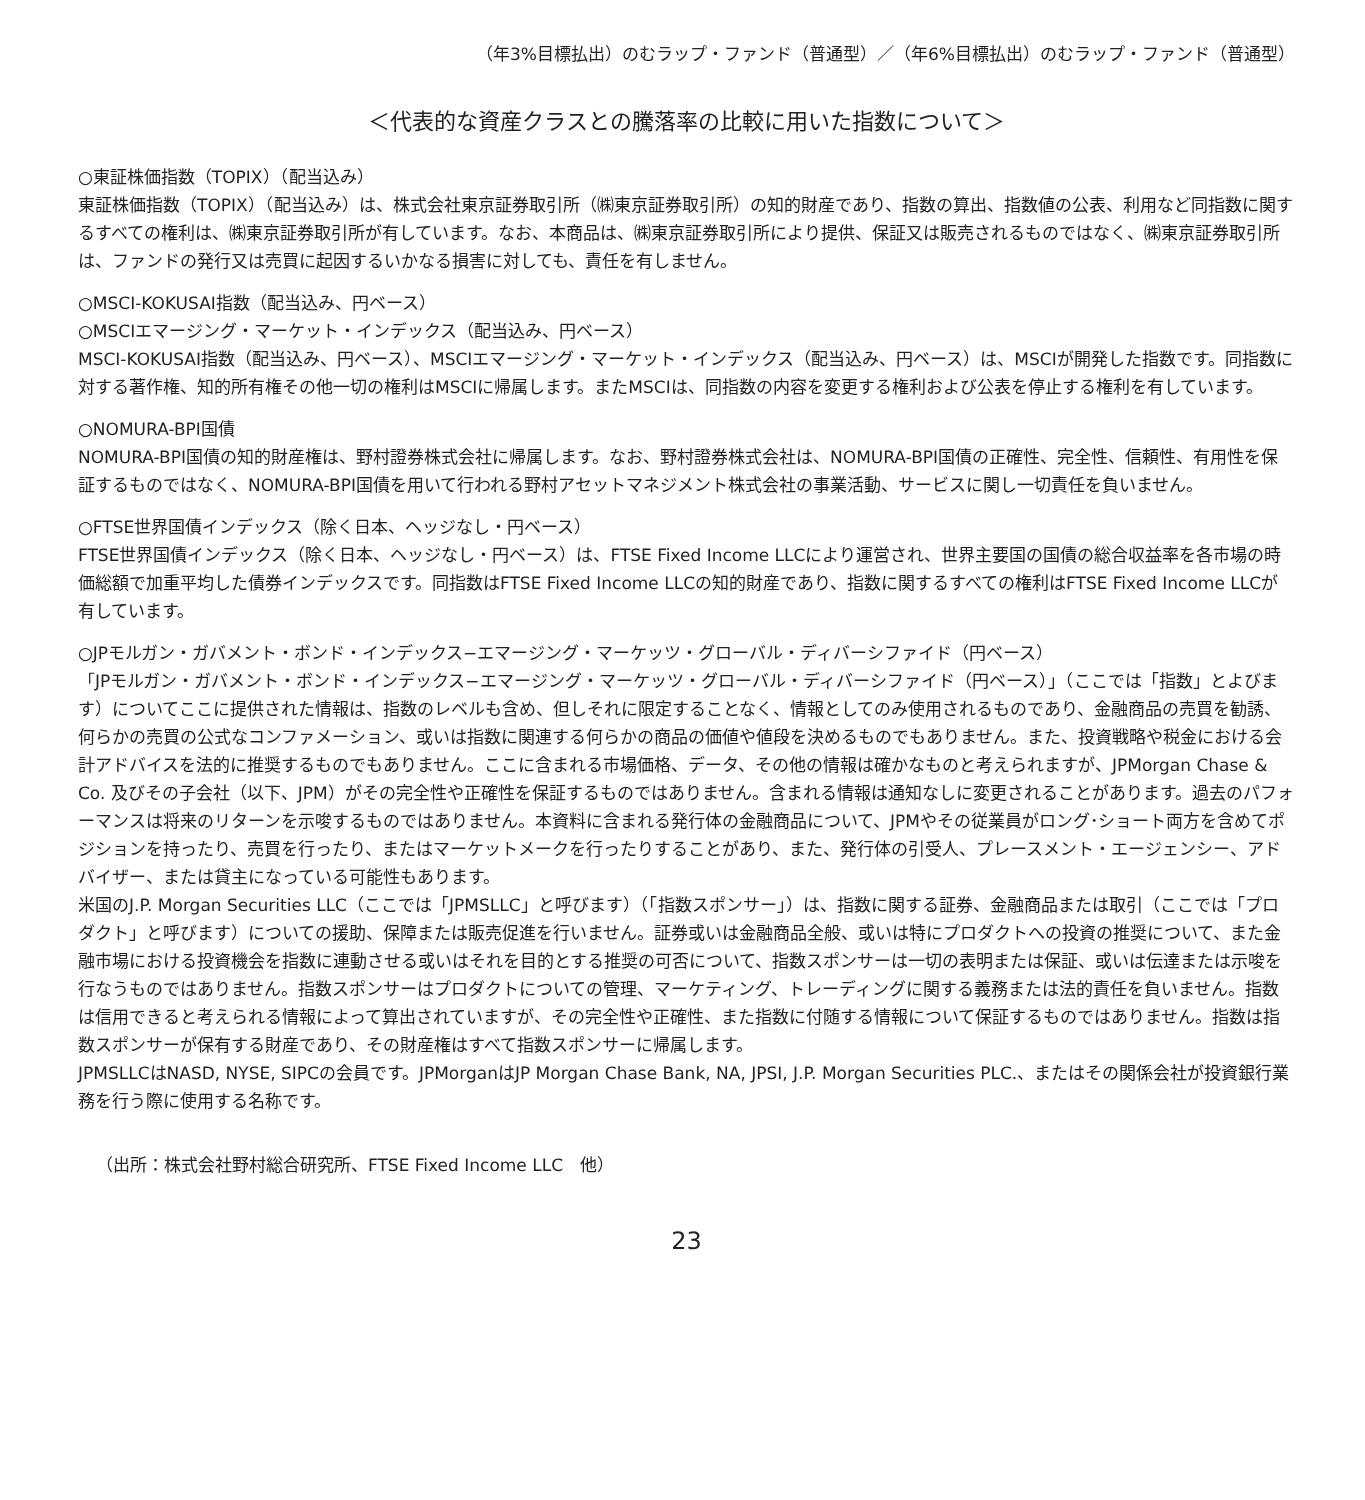（年3%目標払出）のむラップ・ファンド（普通型）／（年6%目標払出）のむラップ・ファンド（普通型）
＜代表的な資産クラスとの騰落率の比較に用いた指数について＞
○東証株価指数（TOPIX）（配当込み）
東証株価指数（TOPIX）（配当込み）は、株式会社東京証券取引所（㈱東京証券取引所）の知的財産であり、指数の算出、指数値の公表、利用など同指数に関するすべての権利は、㈱東京証券取引所が有しています。なお、本商品は、㈱東京証券取引所により提供、保証又は販売されるものではなく、㈱東京証券取引所は、ファンドの発行又は売買に起因するいかなる損害に対しても、責任を有しません。
○MSCI-KOKUSAI指数（配当込み、円ベース）
○MSCIエマージング・マーケット・インデックス（配当込み、円ベース）
MSCI-KOKUSAI指数（配当込み、円ベース）、MSCIエマージング・マーケット・インデックス（配当込み、円ベース）は、MSCIが開発した指数です。同指数に対する著作権、知的所有権その他一切の権利はMSCIに帰属します。またMSCIは、同指数の内容を変更する権利および公表を停止する権利を有しています。
○NOMURA-BPI国債
NOMURA-BPI国債の知的財産権は、野村證券株式会社に帰属します。なお、野村證券株式会社は、NOMURA-BPI国債の正確性、完全性、信頼性、有用性を保証するものではなく、NOMURA-BPI国債を用いて行われる野村アセットマネジメント株式会社の事業活動、サービスに関し一切責任を負いません。
○FTSE世界国債インデックス（除く日本、ヘッジなし・円ベース）
FTSE世界国債インデックス（除く日本、ヘッジなし・円ベース）は、FTSE Fixed Income LLCにより運営され、世界主要国の国債の総合収益率を各市場の時価総額で加重平均した債券インデックスです。同指数はFTSE Fixed Income LLCの知的財産であり、指数に関するすべての権利はFTSE Fixed Income LLCが有しています。
○JPモルガン・ガバメント・ボンド・インデックス−エマージング・マーケッツ・グローバル・ディバーシファイド（円ベース）
「JPモルガン・ガバメント・ボンド・インデックス−エマージング・マーケッツ・グローバル・ディバーシファイド（円ベース）」（ここでは「指数」とよびます）についてここに提供された情報は、指数のレベルも含め、但しそれに限定することなく、情報としてのみ使用されるものであり、金融商品の売買を勧誘、何らかの売買の公式なコンファメーション、或いは指数に関連する何らかの商品の価値や値段を決めるものでもありません。また、投資戦略や税金における会計アドバイスを法的に推奨するものでもありません。ここに含まれる市場価格、データ、その他の情報は確かなものと考えられますが、JPMorgan Chase & Co. 及びその子会社（以下、JPM）がその完全性や正確性を保証するものではありません。含まれる情報は通知なしに変更されることがあります。過去のパフォーマンスは将来のリターンを示唆するものではありません。本資料に含まれる発行体の金融商品について、JPMやその従業員がロング･ショート両方を含めてポジションを持ったり、売買を行ったり、またはマーケットメークを行ったりすることがあり、また、発行体の引受人、プレースメント・エージェンシー、アドバイザー、または貸主になっている可能性もあります。
米国のJ.P. Morgan Securities LLC（ここでは「JPMSLLC」と呼びます）（「指数スポンサー」）は、指数に関する証券、金融商品または取引（ここでは「プロダクト」と呼びます）についての援助、保障または販売促進を行いません。証券或いは金融商品全般、或いは特にプロダクトへの投資の推奨について、また金融市場における投資機会を指数に連動させる或いはそれを目的とする推奨の可否について、指数スポンサーは一切の表明または保証、或いは伝達または示唆を行なうものではありません。指数スポンサーはプロダクトについての管理、マーケティング、トレーディングに関する義務または法的責任を負いません。指数は信用できると考えられる情報によって算出されていますが、その完全性や正確性、また指数に付随する情報について保証するものではありません。指数は指数スポンサーが保有する財産であり、その財産権はすべて指数スポンサーに帰属します。
JPMSLLCはNASD, NYSE, SIPCの会員です。JPMorganはJP Morgan Chase Bank, NA, JPSI, J.P. Morgan Securities PLC.、またはその関係会社が投資銀行業務を行う際に使用する名称です。
（出所：株式会社野村総合研究所、FTSE Fixed Income LLC　他）
23